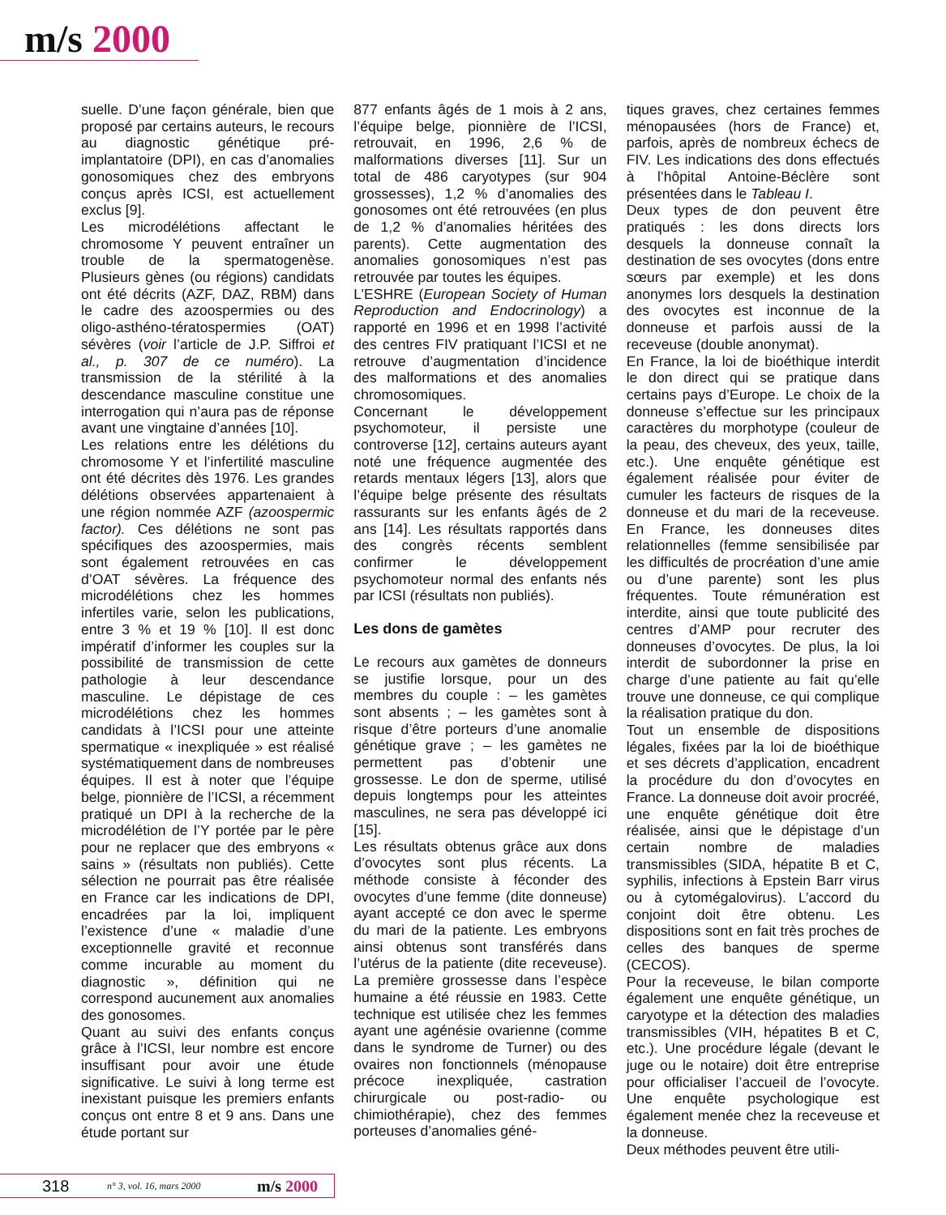m/s 2000
suelle. D’une façon générale, bien que proposé par certains auteurs, le recours au diagnostic génétique pré-implantatoire (DPI), en cas d’anomalies gonosomiques chez des embryons conçus après ICSI, est actuellement exclus [9].
Les microdélétions affectant le chromosome Y peuvent entraîner un trouble de la spermatogenèse. Plusieurs gènes (ou régions) candidats ont été décrits (AZF, DAZ, RBM) dans le cadre des azoospermies ou des oligo-asthéno-tératospermies (OAT) sévères (voir l’article de J.P. Siffroi et al., p. 307 de ce numéro). La transmission de la stérilité à la descendance masculine constitue une interrogation qui n’aura pas de réponse avant une vingtaine d’années [10].
Les relations entre les délétions du chromosome Y et l’infertilité masculine ont été décrites dès 1976. Les grandes délétions observées appartenaient à une région nommée AZF (azoospermic factor). Ces délétions ne sont pas spécifiques des azoospermies, mais sont également retrouvées en cas d’OAT sévères. La fréquence des microdélétions chez les hommes infertiles varie, selon les publications, entre 3 % et 19 % [10]. Il est donc impératif d’informer les couples sur la possibilité de transmission de cette pathologie à leur descendance masculine. Le dépistage de ces microdélétions chez les hommes candidats à l’ICSI pour une atteinte spermatique « inexpliquée » est réalisé systématiquement dans de nombreuses équipes. Il est à noter que l’équipe belge, pionnière de l’ICSI, a récemment pratiqué un DPI à la recherche de la microdélétion de l’Y portée par le père pour ne replacer que des embryons « sains » (résultats non publiés). Cette sélection ne pourrait pas être réalisée en France car les indications de DPI, encadrées par la loi, impliquent l’existence d’une « maladie d’une exceptionnelle gravité et reconnue comme incurable au moment du diagnostic », définition qui ne correspond aucunement aux anomalies des gonosomes.
Quant au suivi des enfants conçus grâce à l’ICSI, leur nombre est encore insuffisant pour avoir une étude significative. Le suivi à long terme est inexistant puisque les premiers enfants conçus ont entre 8 et 9 ans. Dans une étude portant sur
877 enfants âgés de 1 mois à 2 ans, l’équipe belge, pionnière de l’ICSI, retrouvait, en 1996, 2,6 % de malformations diverses [11]. Sur un total de 486 caryotypes (sur 904 grossesses), 1,2 % d’anomalies des gonosomes ont été retrouvées (en plus de 1,2 % d’anomalies héritées des parents). Cette augmentation des anomalies gonosomiques n’est pas retrouvée par toutes les équipes.
L’ESHRE (European Society of Human Reproduction and Endocrinology) a rapporté en 1996 et en 1998 l’activité des centres FIV pratiquant l’ICSI et ne retrouve d’augmentation d’incidence des malformations et des anomalies chromosomiques.
Concernant le développement psychomoteur, il persiste une controverse [12], certains auteurs ayant noté une fréquence augmentée des retards mentaux légers [13], alors que l’équipe belge présente des résultats rassurants sur les enfants âgés de 2 ans [14]. Les résultats rapportés dans des congrès récents semblent confirmer le développement psychomoteur normal des enfants nés par ICSI (résultats non publiés).
Les dons de gamètes
Le recours aux gamètes de donneurs se justifie lorsque, pour un des membres du couple : – les gamètes sont absents ; – les gamètes sont à risque d’être porteurs d’une anomalie génétique grave ; – les gamètes ne permettent pas d’obtenir une grossesse. Le don de sperme, utilisé depuis longtemps pour les atteintes masculines, ne sera pas développé ici [15].
Les résultats obtenus grâce aux dons d’ovocytes sont plus récents. La méthode consiste à féconder des ovocytes d’une femme (dite donneuse) ayant accepté ce don avec le sperme du mari de la patiente. Les embryons ainsi obtenus sont transférés dans l’utérus de la patiente (dite receveuse). La première grossesse dans l’espèce humaine a été réussie en 1983. Cette technique est utilisée chez les femmes ayant une agénésie ovarienne (comme dans le syndrome de Turner) ou des ovaires non fonctionnels (ménopause précoce inexpliquée, castration chirurgicale ou post-radio- ou chimiothérapie), chez des femmes porteuses d’anomalies géné-
tiques graves, chez certaines femmes ménopausées (hors de France) et, parfois, après de nombreux échecs de FIV. Les indications des dons effectués à l’hôpital Antoine-Béclère sont présentées dans le Tableau I.
Deux types de don peuvent être pratiqués : les dons directs lors desquels la donneuse connaît la destination de ses ovocytes (dons entre sœurs par exemple) et les dons anonymes lors desquels la destination des ovocytes est inconnue de la donneuse et parfois aussi de la receveuse (double anonymat).
En France, la loi de bioéthique interdit le don direct qui se pratique dans certains pays d’Europe. Le choix de la donneuse s’effectue sur les principaux caractères du morphotype (couleur de la peau, des cheveux, des yeux, taille, etc.). Une enquête génétique est également réalisée pour éviter de cumuler les facteurs de risques de la donneuse et du mari de la receveuse. En France, les donneuses dites relationnelles (femme sensibilisée par les difficultés de procréation d’une amie ou d’une parente) sont les plus fréquentes. Toute rémunération est interdite, ainsi que toute publicité des centres d’AMP pour recruter des donneuses d’ovocytes. De plus, la loi interdit de subordonner la prise en charge d’une patiente au fait qu’elle trouve une donneuse, ce qui complique la réalisation pratique du don.
Tout un ensemble de dispositions légales, fixées par la loi de bioéthique et ses décrets d’application, encadrent la procédure du don d’ovocytes en France. La donneuse doit avoir procréé, une enquête génétique doit être réalisée, ainsi que le dépistage d’un certain nombre de maladies transmissibles (SIDA, hépatite B et C, syphilis, infections à Epstein Barr virus ou à cytomégalovirus). L’accord du conjoint doit être obtenu. Les dispositions sont en fait très proches de celles des banques de sperme (CECOS).
Pour la receveuse, le bilan comporte également une enquête génétique, un caryotype et la détection des maladies transmissibles (VIH, hépatites B et C, etc.). Une procédure légale (devant le juge ou le notaire) doit être entreprise pour officialiser l’accueil de l’ovocyte. Une enquête psychologique est également menée chez la receveuse et la donneuse.
Deux méthodes peuvent être utili-
318 n° 3, vol. 16, mars 2000 m/s 2000